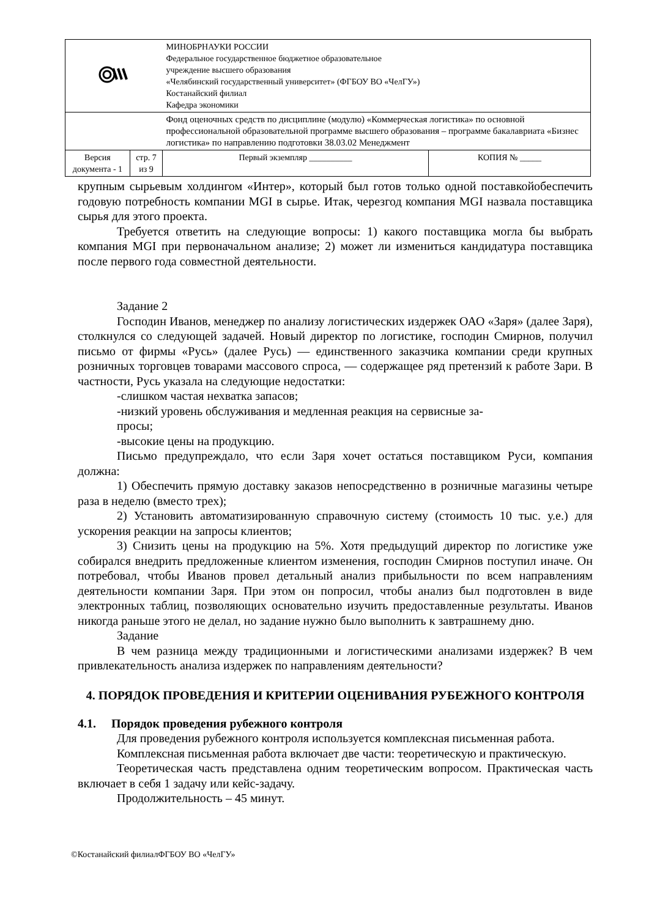| | | МИНОБРНАУКИ РОССИИ Федеральное государственное бюджетное образовательное учреждение высшего образования «Челябинский государственный университет» (ФГБОУ ВО «ЧелГУ») Костанайский филиал Кафедра экономики | |
| | | Фонд оценочных средств по дисциплине (модулю) «Коммерческая логистика» по основной профессиональной образовательной программе высшего образования – программе бакалавриата «Бизнес логистика» по направлению подготовки 38.03.02 Менеджмент | |
| Версия документа - 1 | стр. 7 из 9 | Первый экземпляр __________ | КОПИЯ № _____ |
крупным сырьевым холдингом «Интер», который был готов только одной поставкойобеспечить годовую потребность компании MGI в сырье. Итак, черезгод компания MGI назвала поставщика сырья для этого проекта.
Требуется ответить на следующие вопросы: 1) какого поставщика могла бы выбрать компания MGI при первоначальном анализе; 2) может ли измениться кандидатура поставщика после первого года совместной деятельности.
Задание 2
Господин Иванов, менеджер по анализу логистических издержек ОАО «Заря» (далее Заря), столкнулся со следующей задачей. Новый директор по логистике, господин Смирнов, получил письмо от фирмы «Русь» (далее Русь) — единственного заказчика компании среди крупных розничных торговцев товарами массового спроса, — содержащее ряд претензий к работе Зари. В частности, Русь указала на следующие недостатки:
-слишком частая нехватка запасов;
-низкий уровень обслуживания и медленная реакция на сервисные за-
просы;
-высокие цены на продукцию.
Письмо предупреждало, что если Заря хочет остаться поставщиком Руси, компания должна:
1) Обеспечить прямую доставку заказов непосредственно в розничные магазины четыре раза в неделю (вместо трех);
2) Установить автоматизированную справочную систему (стоимость 10 тыс. у.е.) для ускорения реакции на запросы клиентов;
3) Снизить цены на продукцию на 5%. Хотя предыдущий директор по логистике уже собирался внедрить предложенные клиентом изменения, господин Смирнов поступил иначе. Он потребовал, чтобы Иванов провел детальный анализ прибыльности по всем направлениям деятельности компании Заря. При этом он попросил, чтобы анализ был подготовлен в виде электронных таблиц, позволяющих основательно изучить предоставленные результаты. Иванов никогда раньше этого не делал, но задание нужно было выполнить к завтрашнему дню.
Задание
В чем разница между традиционными и логистическими анализами издержек? В чем привлекательность анализа издержек по направлениям деятельности?
4. ПОРЯДОК ПРОВЕДЕНИЯ И КРИТЕРИИ ОЦЕНИВАНИЯ РУБЕЖНОГО КОНТРОЛЯ
4.1. Порядок проведения рубежного контроля
Для проведения рубежного контроля используется комплексная письменная работа.
Комплексная письменная работа включает две части: теоретическую и практическую.
Теоретическая часть представлена одним теоретическим вопросом. Практическая часть включает в себя 1 задачу или кейс-задачу.
Продолжительность – 45 минут.
©Костанайский филиалФГБОУ ВО «ЧелГУ»